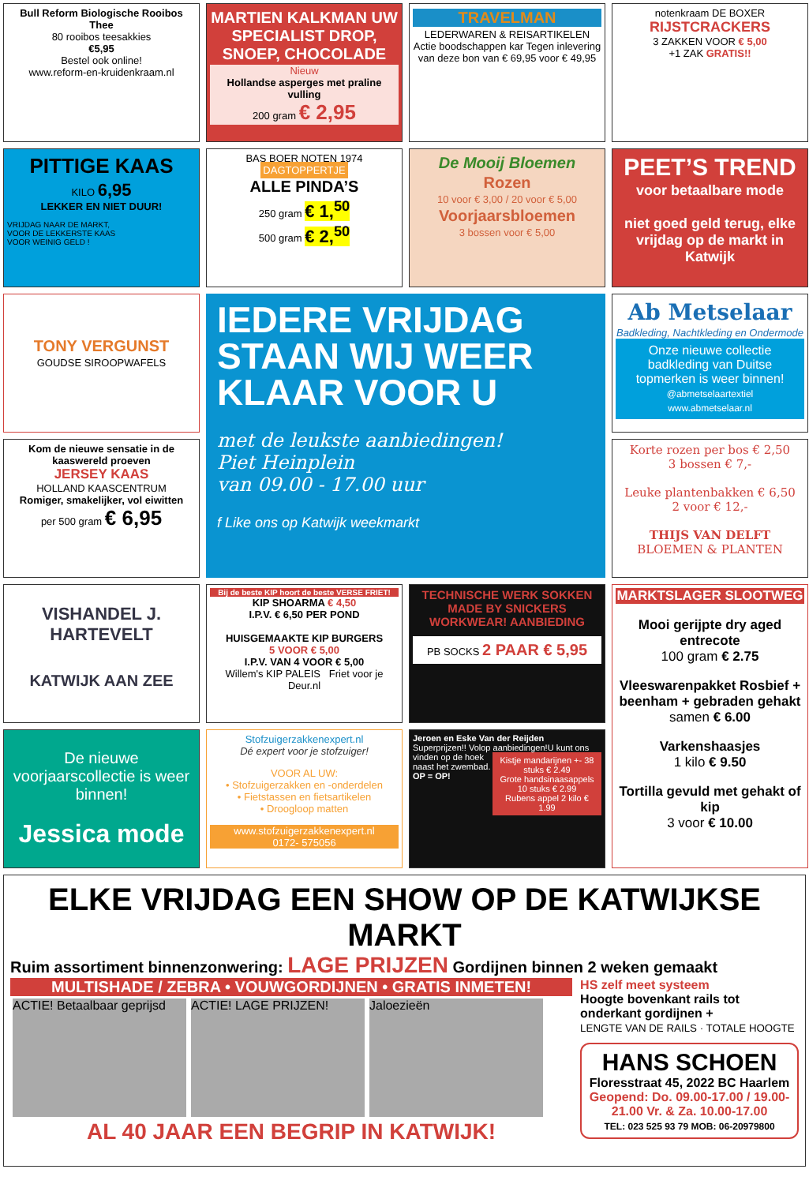Bull Reform Biologische Rooibos Thee
80 rooibos teesakkies
€5,95
Bestel ook online!
www.reform-en-kruidenkraam.nl
MARTIEN KALKMAN UW SPECIALIST DROP, SNOEP, CHOCOLADE
Nieuw
Hollandse asperges met praline vulling
200 gram € 2,95
TRAVELMAN
LEDERWAREN & REISARTIKELEN
Actie boodschappen kar Tegen inlevering van deze bon van € 69,95 voor € 49,95
notenkraam DE BOXER
RIJSTCRACKERS
3 ZAKKEN VOOR € 5,00
+1 ZAK GRATIS!!
PITTIGE KAAS
KILO 6,95
LEKKER EN NIET DUUR!
VRIJDAG NAAR DE MARKT,
VOOR DE LEKKERSTE KAAS
VOOR WEINIG GELD !
BAS BOER NOTEN 1974 DAGTOPPERTJE
ALLE PINDA’S
250 gram € 1,<sup>50</sup>
500 gram € 2,<sup>50</sup>
De Mooij Bloemen
Rozen
10 voor € 3,00 / 20 voor € 5,00
Voorjaarsbloemen
3 bossen voor € 5,00
PEET’S TREND
voor betaalbare mode
niet goed geld terug, elke vrijdag op de markt in Katwijk
TONY VERGUNST
GOUDSE SIROOPWAFELS
IEDERE VRIJDAG STAAN WIJ WEER KLAAR VOOR U
met de leukste aanbiedingen!
Piet Heinplein
van 09.00 - 17.00 uur
f Like ons op Katwijk weekmarkt
Ab Metselaar
Badkleding, Nachtkleding en Ondermode
Onze nieuwe collectie badkleding van Duitse topmerken is weer binnen!
@abmetselaartextiel
www.abmetselaar.nl
Kom de nieuwe sensatie in de kaaswereld proeven
JERSEY KAAS
HOLLAND KAASCENTRUM
Romiger, smakelijker, vol eiwitten
per 500 gram € 6,95
Korte rozen per bos € 2,50
3 bossen € 7,-
Leuke plantenbakken € 6,50
2 voor € 12,-
THIJS VAN DELFT
BLOEMEN & PLANTEN
VISHANDEL J. HARTEVELT
KATWIJK AAN ZEE
Bij de beste KIP hoort de beste VERSE FRIET!
KIP SHOARMA € 4,50
I.P.V. € 6,50 PER POND
HUISGEMAAKTE KIP BURGERS
5 VOOR € 5,00
I.P.V. VAN 4 VOOR € 5,00
Willem's KIP PALEIS Friet voor je Deur.nl
TECHNISCHE WERK SOKKEN MADE BY SNICKERS WORKWEAR! AANBIEDING
PB SOCKS 2 PAAR € 5,95
MARKTSLAGER SLOOTWEG
Mooi gerijpte dry aged entrecote
100 gram € 2.75
Vleeswarenpakket Rosbief + beenham + gebraden gehakt
samen € 6.00
Varkenshaasjes
1 kilo € 9.50
Tortilla gevuld met gehakt of kip
3 voor € 10.00
De nieuwe voorjaarscollectie is weer binnen!
Jessica mode
Stofzuigerzakkenexpert.nl
Dé expert voor je stofzuiger!
VOOR AL UW:
• Stofzuigerzakken en -onderdelen
• Fietstassen en fietsartikelen
• Droogloop matten
www.stofzuigerzakkenexpert.nl
0172- 575056
Jeroen en Eske Van der Reijden
Superprijzen!! Volop aanbiedingen!
Kistje mandarijnen +- 38 stuks € 2.49
Grote handsinaasappels 10 stuks € 2.99
Rubens appel 2 kilo € 1.99
U kunt ons vinden op de hoek naast het zwembad.
OP = OP!
ELKE VRIJDAG EEN SHOW OP DE KATWIJKSE MARKT
Ruim assortiment binnenzonwering: LAGE PRIJZEN Gordijnen binnen 2 weken gemaakt
MULTISHADE / ZEBRA • VOUWGORDIJNEN • GRATIS INMETEN!
ACTIE! Betaalbaar geprijsd ACTIE! LAGE PRIJZEN! Jaloezieën
AL 40 JAAR EEN BEGRIP IN KATWIJK!
HS zelf meet systeem
Hoogte bovenkant rails tot onderkant gordijnen +
LENGTE VAN DE RAILS · TOTALE HOOGTE
HANS SCHOEN
Floresstraat 45, 2022 BC Haarlem
Geopend: Do. 09.00-17.00 / 19.00-21.00 Vr. & Za. 10.00-17.00
TEL: 023 525 93 79 MOB: 06-20979800